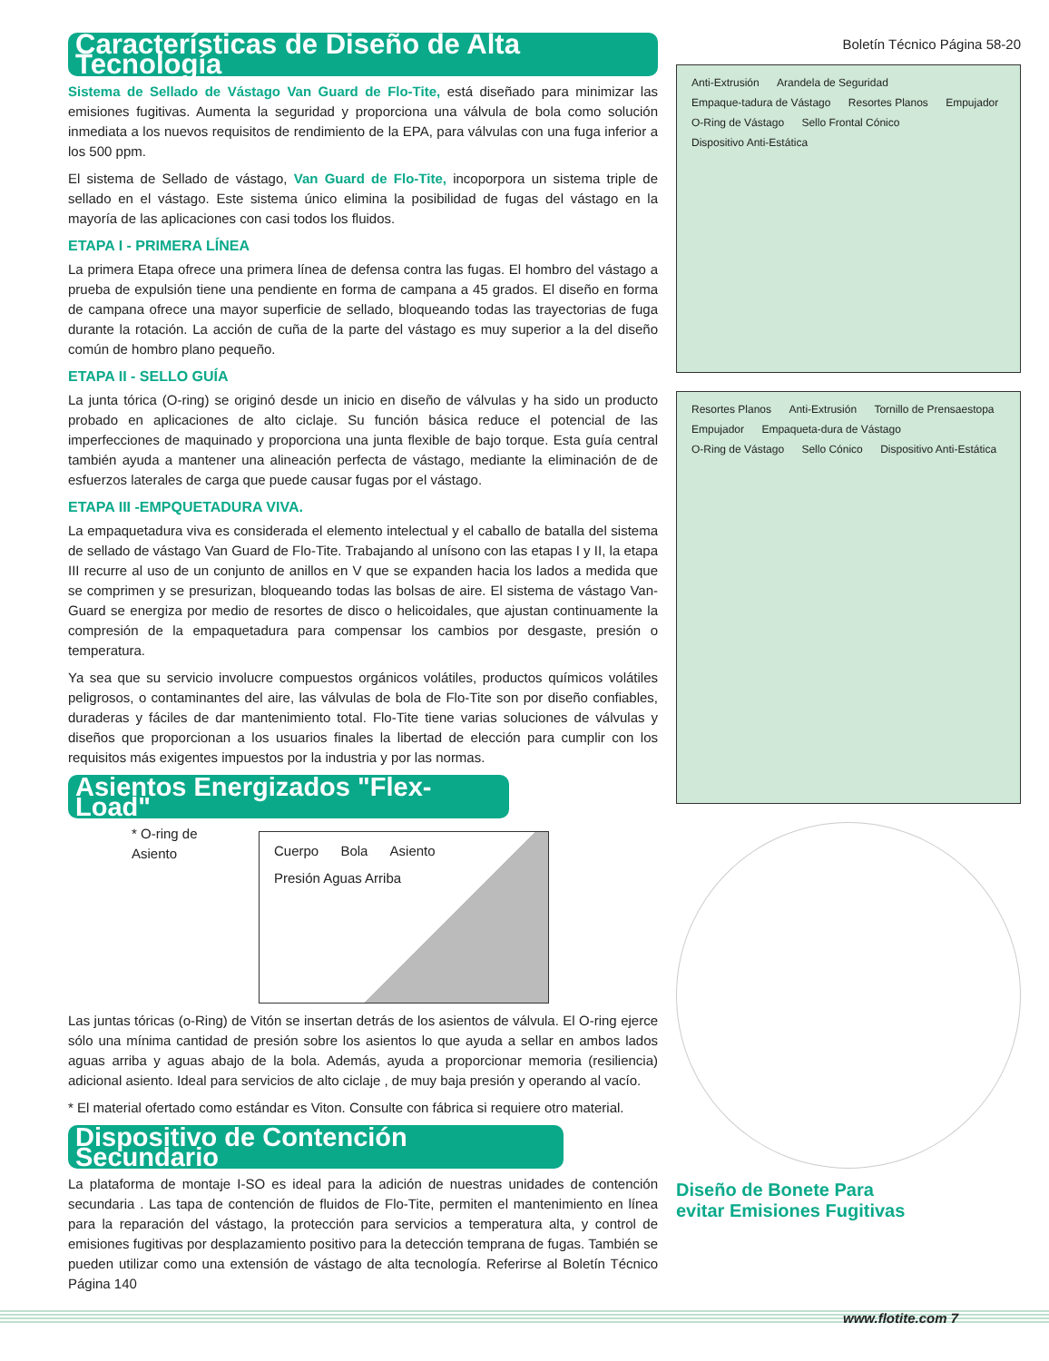Características de Diseño de Alta Tecnología
Sistema de Sellado de Vástago Van Guard de Flo-Tite, está diseñado para minimizar las emisiones fugitivas. Aumenta la seguridad y proporciona una válvula de bola como solución inmediata a los nuevos requisitos de rendimiento de la EPA, para válvulas con una fuga inferior a los 500 ppm.
El sistema de Sellado de vástago, Van Guard de Flo-Tite, incoporpora un sistema triple de sellado en el vástago. Este sistema único elimina la posibilidad de fugas del vástago en la mayoría de las aplicaciones con casi todos los fluidos.
ETAPA I - PRIMERA LÍNEA
La primera Etapa ofrece una primera línea de defensa contra las fugas. El hombro del vástago a prueba de expulsión tiene una pendiente en forma de campana a 45 grados. El diseño en forma de campana ofrece una mayor superficie de sellado, bloqueando todas las trayectorias de fuga durante la rotación. La acción de cuña de la parte del vástago es muy superior a la del diseño común de hombro plano pequeño.
ETAPA II - SELLO GUÍA
La junta tórica (O-ring) se originó desde un inicio en diseño de válvulas y ha sido un producto probado en aplicaciones de alto ciclaje. Su función básica reduce el potencial de las imperfecciones de maquinado y proporciona una junta flexible de bajo torque. Esta guía central también ayuda a mantener una alineación perfecta de vástago, mediante la eliminación de de esfuerzos laterales de carga que puede causar fugas por el vástago.
ETAPA III -EMPQUETADURA VIVA.
La empaquetadura viva es considerada el elemento intelectual y el caballo de batalla del sistema de sellado de vástago Van Guard de Flo-Tite. Trabajando al unísono con las etapas I y II, la etapa III recurre al uso de un conjunto de anillos en V que se expanden hacia los lados a medida que se comprimen y se presurizan, bloqueando todas las bolsas de aire. El sistema de vástago Van-Guard se energiza por medio de resortes de disco o helicoidales, que ajustan continuamente la compresión de la empaquetadura para compensar los cambios por desgaste, presión o temperatura.
Ya sea que su servicio involucre compuestos orgánicos volátiles, productos químicos volátiles peligrosos, o contaminantes del aire, las válvulas de bola de Flo-Tite son por diseño confiables, duraderas y fáciles de dar mantenimiento total. Flo-Tite tiene varias soluciones de válvulas y diseños que proporcionan a los usuarios finales la libertad de elección para cumplir con los requisitos más exigentes impuestos por la industria y por las normas.
Asientos Energizados "Flex-Load"
* O-ring de Asiento
Cuerpo Bola Asiento Presión Aguas Arriba
Las juntas tóricas (o-Ring) de Vitón se insertan detrás de los asientos de válvula. El O-ring ejerce sólo una mínima cantidad de presión sobre los asientos lo que ayuda a sellar en ambos lados aguas arriba y aguas abajo de la bola. Además, ayuda a proporcionar memoria (resiliencia) adicional asiento. Ideal para servicios de alto ciclaje , de muy baja presión y operando al vacío.
* El material ofertado como estándar es Viton. Consulte con fábrica si requiere otro material.
Dispositivo de Contención Secundario
La plataforma de montaje I-SO es ideal para la adición de nuestras unidades de contención secundaria . Las tapa de contención de fluidos de Flo-Tite, permiten el mantenimiento en línea para la reparación del vástago, la protección para servicios a temperatura alta, y control de emisiones fugitivas por desplazamiento positivo para la detección temprana de fugas. También se pueden utilizar como una extensión de vástago de alta tecnología. Referirse al Boletín Técnico Página 140
Boletín Técnico Página 58-20
Anti-Extrusión Arandela de Seguridad Empaque-tadura de Vástago Resortes Planos Empujador O-Ring de Vástago Sello Frontal Cónico Dispositivo Anti-Estática
Resortes Planos Anti-Extrusión Tornillo de Prensaestopa Empujador Empaqueta-dura de Vástago O-Ring de Vástago Sello Cónico Dispositivo Anti-Estática
Diseño de Bonete Para
evitar Emisiones Fugitivas
www.flotite.com 7